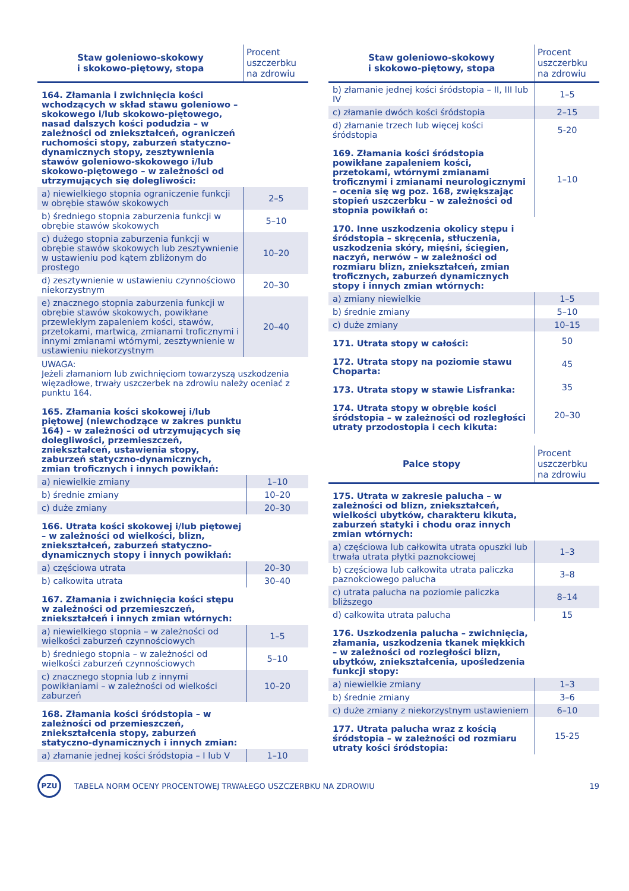| Staw goleniowo-skokowy i skokowo-piętowy, stopa | Procent uszczerbku na zdrowiu |
| --- | --- |
| 164. Złamania i zwichnięcia kości wchodzących w skład stawu goleniowo – skokowego i/lub skokowo-piętowego, nasad dalszych kości podudzia – w zależności od zniekształceń, ograniczeń ruchomości stopy, zaburzeń statyczno-dynamicznych stopy, zesztywnienia stawów goleniowo-skokowego i/lub skokowo-piętowego – w zależności od utrzymujących się dolegliwości: | |
| a) niewielkiego stopnia ograniczenie funkcji w obrębie stawów skokowych | 2–5 |
| b) średniego stopnia zaburzenia funkcji w obrębie stawów skokowych | 5–10 |
| c) dużego stopnia zaburzenia funkcji w obrębie stawów skokowych lub zesztywnienie w ustawieniu pod kątem zbliżonym do prostego | 10–20 |
| d) zesztywnienie w ustawieniu czynnościowo niekorzystnym | 20–30 |
| e) znacznego stopnia zaburzenia funkcji w obrębie stawów skokowych, powikłane przewlekłym zapaleniem kości, stawów, przetokami, martwicą, zmianami troficznymi i innymi zmianami wtórnymi, zesztywnienie w ustawieniu niekorzystnym | 20–40 |
UWAGA:
Jeżeli złamaniom lub zwichnięciom towarzyszą uszkodzenia więzadłowe, trwały uszczerbek na zdrowiu należy oceniać z punktu 164.
| 165. Złamania kości skokowej i/lub piętowej (niewchodzące w zakres punktu 164) – w zależności od utrzymujących się dolegliwości, przemieszczeń, zniekształceń, ustawienia stopy, zaburzeń statyczno-dynamicznych, zmian troficznych i innych powikłań: | |
| a) niewielkie zmiany | 1–10 |
| b) średnie zmiany | 10–20 |
| c) duże zmiany | 20–30 |
| 166. Utrata kości skokowej i/lub piętowej – w zależności od wielkości, blizn, zniekształceń, zaburzeń statyczno-dynamicznych stopy i innych powikłań: | |
| a) częściowa utrata | 20–30 |
| b) całkowita utrata | 30–40 |
| 167. Złamania i zwichnięcia kości stępu w zależności od przemieszczeń, zniekształceń i innych zmian wtórnych: | |
| a) niewielkiego stopnia – w zależności od wielkości zaburzeń czynnościowych | 1–5 |
| b) średniego stopnia – w zależności od wielkości zaburzeń czynnościowych | 5–10 |
| c) znacznego stopnia lub z innymi powikłaniami – w zależności od wielkości zaburzeń | 10–20 |
| 168. Złamania kości śródstopia – w zależności od przemieszczeń, zniekształcenia stopy, zaburzeń statyczno-dynamicznych i innych zmian: | |
| a) złamanie jednej kości śródstopia – I lub V | 1–10 |
| Staw goleniowo-skokowy i skokowo-piętowy, stopa | Procent uszczerbku na zdrowiu |
| --- | --- |
| b) złamanie jednej kości śródstopia – II, III lub IV | 1–5 |
| c) złamanie dwóch kości śródstopia | 2–15 |
| d) złamanie trzech lub więcej kości śródstopia | 5-20 |
| 169. Złamania kości śródstopia powikłane zapaleniem kości, przetokami, wtórnymi zmianami troficznymi i zmianami neurologicznymi – ocenia się wg poz. 168, zwiększając stopień uszczerbku – w zależności od stopnia powikłań o: | 1–10 |
| 170. Inne uszkodzenia okolicy stępu i śródstopia – skręcenia, stłuczenia, uszkodzenia skóry, mięśni, ścięgien, naczyń, nerwów – w zależności od rozmiaru blizn, zniekształceń, zmian troficznych, zaburzeń dynamicznych stopy i innych zmian wtórnych: | |
| a) zmiany niewielkie | 1–5 |
| b) średnie zmiany | 5–10 |
| c) duże zmiany | 10–15 |
| 171. Utrata stopy w całości: | 50 |
| 172. Utrata stopy na poziomie stawu Choparta: | 45 |
| 173. Utrata stopy w stawie Lisfranka: | 35 |
| 174. Utrata stopy w obrębie kości śródstopia – w zależności od rozległości utraty przodostopia i cech kikuta: | 20–30 |
| Palce stopy | Procent uszczerbku na zdrowiu |
| --- | --- |
| 175. Utrata w zakresie palucha – w zależności od blizn, zniekształceń, wielkości ubytków, charakteru kikuta, zaburzeń statyki i chodu oraz innych zmian wtórnych: | |
| a) częściowa lub całkowita utrata opuszki lub trwała utrata płytki paznokciowej | 1–3 |
| b) częściowa lub całkowita utrata paliczka paznokciowego palucha | 3–8 |
| c) utrata palucha na poziomie paliczka bliższego | 8–14 |
| d) całkowita utrata palucha | 15 |
| 176. Uszkodzenia palucha – zwichnięcia, złamania, uszkodzenia tkanek miękkich – w zależności od rozległości blizn, ubytków, zniekształcenia, upośledzenia funkcji stopy: | |
| a) niewielkie zmiany | 1–3 |
| b) średnie zmiany | 3–6 |
| c) duże zmiany z niekorzystnym ustawieniem | 6–10 |
| 177. Utrata palucha wraz z kością śródstopia – w zależności od rozmiaru utraty kości śródstopia: | 15-25 |
PZU
TABELA NORM OCENY PROCENTOWEJ TRWAŁEGO USZCZERBKU NA ZDROWIU
19